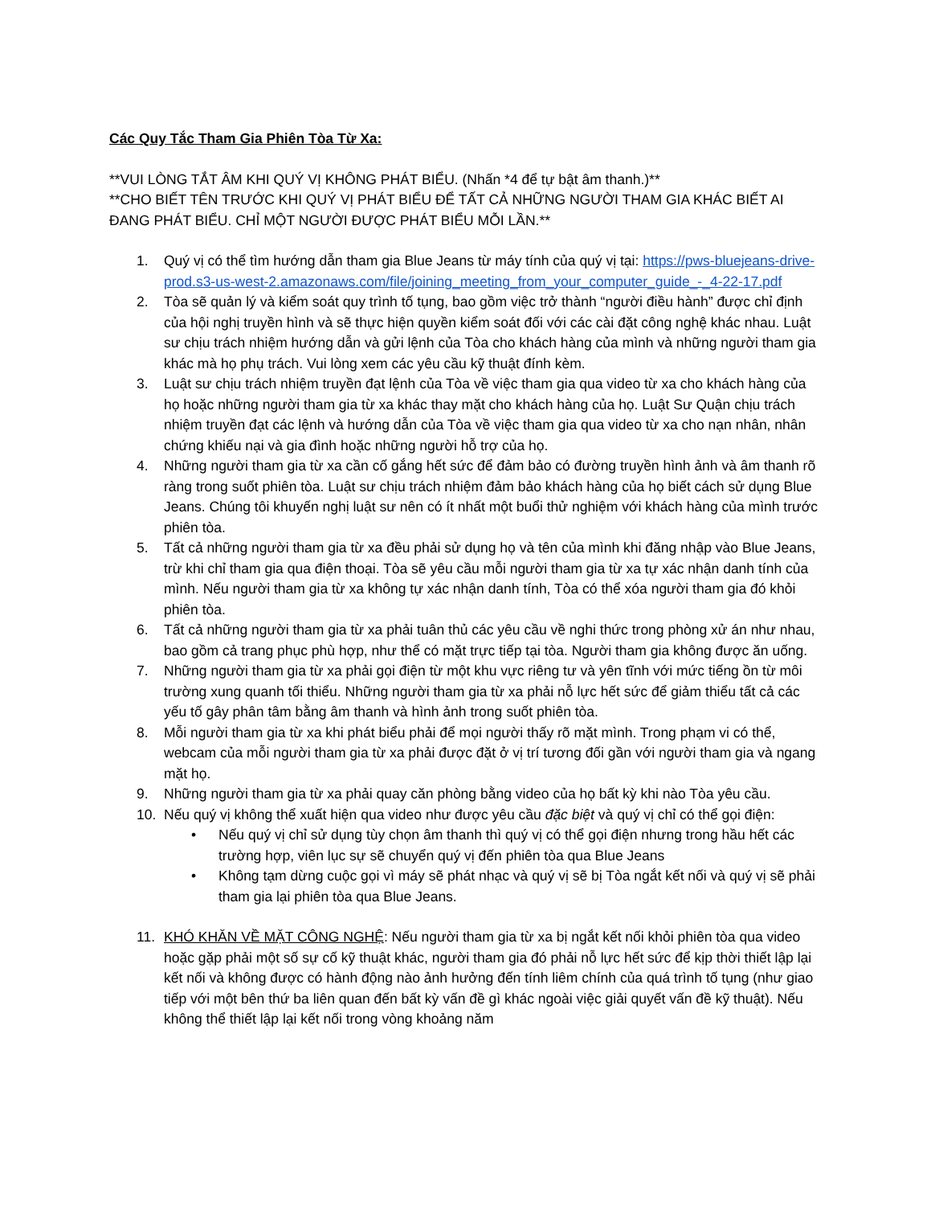Các Quy Tắc Tham Gia Phiên Tòa Từ Xa:
**VUI LÒNG TẮT ÂM KHI QUÝ VỊ KHÔNG PHÁT BIỂU. (Nhấn *4 để tự bật âm thanh.)**
**CHO BIẾT TÊN TRƯỚC KHI QUÝ VỊ PHÁT BIỂU ĐỂ TẤT CẢ NHỮNG NGƯỜI THAM GIA KHÁC BIẾT AI ĐANG PHÁT BIỂU. CHỈ MỘT NGƯỜI ĐƯỢC PHÁT BIỂU MỖI LẦN.**
1. Quý vị có thể tìm hướng dẫn tham gia Blue Jeans từ máy tính của quý vị tại: https://pws-bluejeans-drive-prod.s3-us-west-2.amazonaws.com/file/joining_meeting_from_your_computer_guide_-_4-22-17.pdf
2. Tòa sẽ quản lý và kiểm soát quy trình tố tụng, bao gồm việc trở thành “người điều hành” được chỉ định của hội nghị truyền hình và sẽ thực hiện quyền kiểm soát đối với các cài đặt công nghệ khác nhau. Luật sư chịu trách nhiệm hướng dẫn và gửi lệnh của Tòa cho khách hàng của mình và những người tham gia khác mà họ phụ trách. Vui lòng xem các yêu cầu kỹ thuật đính kèm.
3. Luật sư chịu trách nhiệm truyền đạt lệnh của Tòa về việc tham gia qua video từ xa cho khách hàng của họ hoặc những người tham gia từ xa khác thay mặt cho khách hàng của họ. Luật Sư Quận chịu trách nhiệm truyền đạt các lệnh và hướng dẫn của Tòa về việc tham gia qua video từ xa cho nạn nhân, nhân chứng khiếu nại và gia đình hoặc những người hỗ trợ của họ.
4. Những người tham gia từ xa cần cố gắng hết sức để đảm bảo có đường truyền hình ảnh và âm thanh rõ ràng trong suốt phiên tòa. Luật sư chịu trách nhiệm đảm bảo khách hàng của họ biết cách sử dụng Blue Jeans. Chúng tôi khuyến nghị luật sư nên có ít nhất một buổi thử nghiệm với khách hàng của mình trước phiên tòa.
5. Tất cả những người tham gia từ xa đều phải sử dụng họ và tên của mình khi đăng nhập vào Blue Jeans, trừ khi chỉ tham gia qua điện thoại. Tòa sẽ yêu cầu mỗi người tham gia từ xa tự xác nhận danh tính của mình. Nếu người tham gia từ xa không tự xác nhận danh tính, Tòa có thể xóa người tham gia đó khỏi phiên tòa.
6. Tất cả những người tham gia từ xa phải tuân thủ các yêu cầu về nghi thức trong phòng xử án như nhau, bao gồm cả trang phục phù hợp, như thể có mặt trực tiếp tại tòa. Người tham gia không được ăn uống.
7. Những người tham gia từ xa phải gọi điện từ một khu vực riêng tư và yên tĩnh với mức tiếng ồn từ môi trường xung quanh tối thiểu. Những người tham gia từ xa phải nỗ lực hết sức để giảm thiểu tất cả các yếu tố gây phân tâm bằng âm thanh và hình ảnh trong suốt phiên tòa.
8. Mỗi người tham gia từ xa khi phát biểu phải để mọi người thấy rõ mặt mình. Trong phạm vi có thể, webcam của mỗi người tham gia từ xa phải được đặt ở vị trí tương đối gần với người tham gia và ngang mặt họ.
9. Những người tham gia từ xa phải quay căn phòng bằng video của họ bất kỳ khi nào Tòa yêu cầu.
10. Nếu quý vị không thể xuất hiện qua video như được yêu cầu đặc biệt và quý vị chỉ có thể gọi điện:
• Nếu quý vị chỉ sử dụng tùy chọn âm thanh thì quý vị có thể gọi điện nhưng trong hầu hết các trường hợp, viên lục sự sẽ chuyển quý vị đến phiên tòa qua Blue Jeans
• Không tạm dừng cuộc gọi vì máy sẽ phát nhạc và quý vị sẽ bị Tòa ngắt kết nối và quý vị sẽ phải tham gia lại phiên tòa qua Blue Jeans.
11. KHÓ KHĂN VỀ MẶT CÔNG NGHỆ: Nếu người tham gia từ xa bị ngắt kết nối khỏi phiên tòa qua video hoặc gặp phải một số sự cố kỹ thuật khác, người tham gia đó phải nỗ lực hết sức để kịp thời thiết lập lại kết nối và không được có hành động nào ảnh hưởng đến tính liêm chính của quá trình tố tụng (như giao tiếp với một bên thứ ba liên quan đến bất kỳ vấn đề gì khác ngoài việc giải quyết vấn đề kỹ thuật). Nếu không thể thiết lập lại kết nối trong vòng khoảng năm